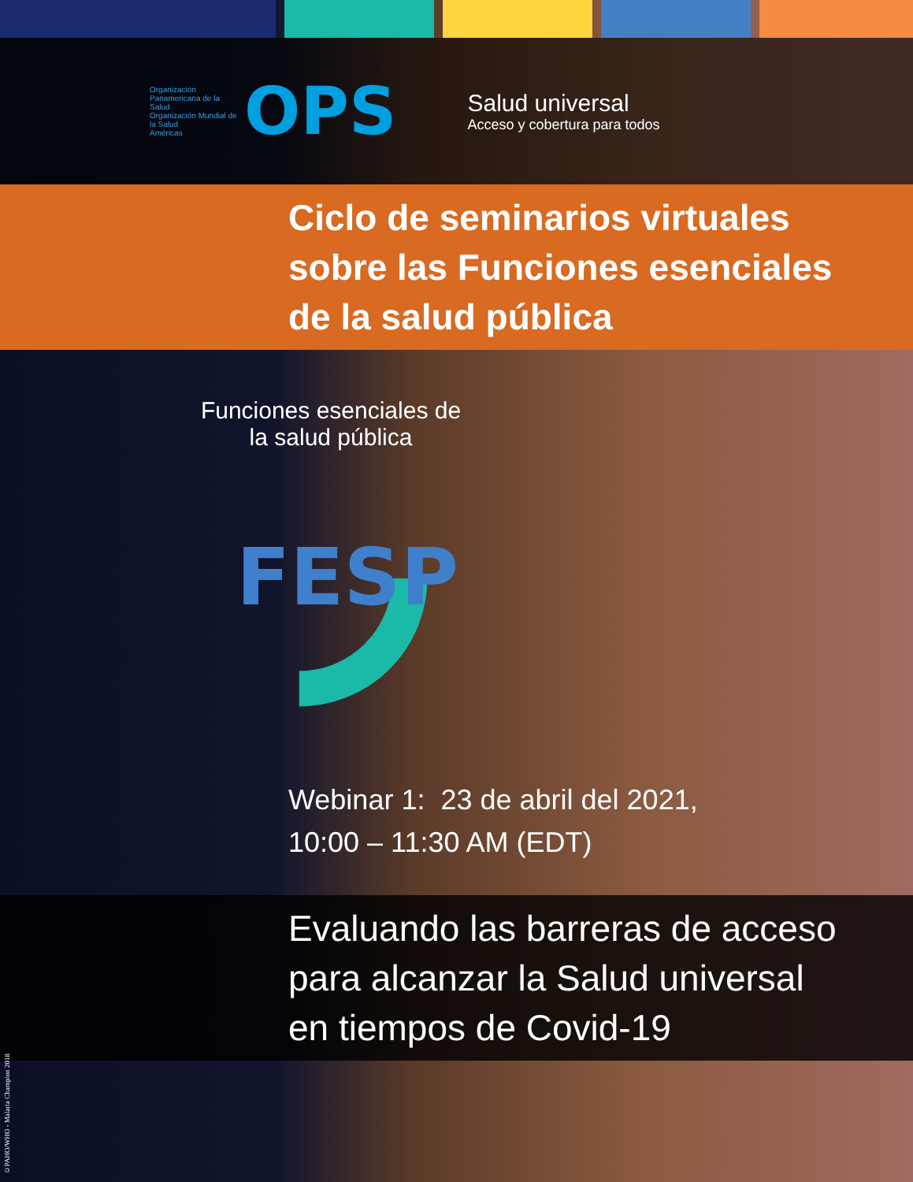Organización Panamericana de la Salud
Organización Mundial de la Salud
Américas
OPS
Salud universal
Acceso y cobertura para todos
Ciclo de seminarios virtuales
sobre las Funciones esenciales
de la salud pública
Funciones esenciales de la salud pública
FESP
Webinar 1: 23 de abril del 2021,
10:00 – 11:30 AM (EDT)
Evaluando las barreras de acceso
para alcanzar la Salud universal
en tiempos de Covid-19
©PAHO/WHO - Malaria Champion 2018